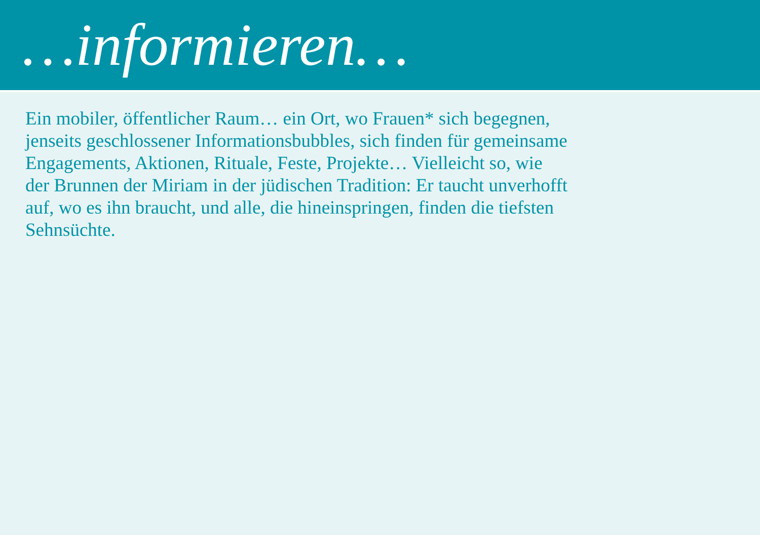…informieren…
Ein mobiler, öffentlicher Raum… ein Ort, wo Frauen* sich begegnen,
jenseits geschlossener Informationsbubbles, sich finden für gemeinsame
Engagements, Aktionen, Rituale, Feste, Projekte… Vielleicht so, wie
der Brunnen der Miriam in der jüdischen Tradition: Er taucht unverhofft
auf, wo es ihn braucht, und alle, die hineinspringen, finden die tiefsten
Sehnsüchte.